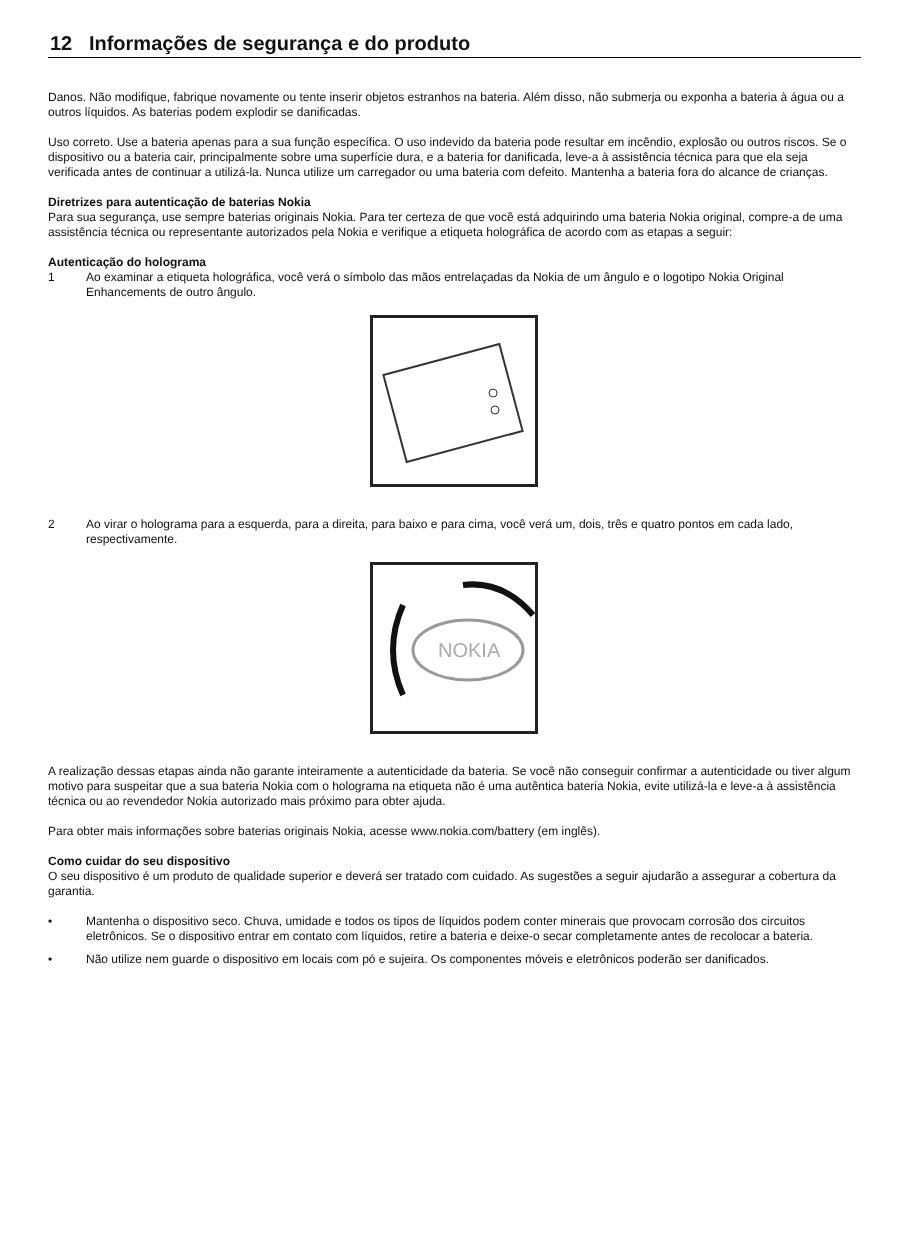12 Informações de segurança e do produto
Danos. Não modifique, fabrique novamente ou tente inserir objetos estranhos na bateria. Além disso, não submerja ou exponha a bateria à água ou a outros líquidos. As baterias podem explodir se danificadas.
Uso correto. Use a bateria apenas para a sua função específica. O uso indevido da bateria pode resultar em incêndio, explosão ou outros riscos. Se o dispositivo ou a bateria cair, principalmente sobre uma superfície dura, e a bateria for danificada, leve-a à assistência técnica para que ela seja verificada antes de continuar a utilizá-la. Nunca utilize um carregador ou uma bateria com defeito. Mantenha a bateria fora do alcance de crianças.
Diretrizes para autenticação de baterias Nokia
Para sua segurança, use sempre baterias originais Nokia. Para ter certeza de que você está adquirindo uma bateria Nokia original, compre-a de uma assistência técnica ou representante autorizados pela Nokia e verifique a etiqueta holográfica de acordo com as etapas a seguir:
Autenticação do holograma
1 Ao examinar a etiqueta holográfica, você verá o símbolo das mãos entrelaçadas da Nokia de um ângulo e o logotipo Nokia Original Enhancements de outro ângulo.
2 Ao virar o holograma para a esquerda, para a direita, para baixo e para cima, você verá um, dois, três e quatro pontos em cada lado, respectivamente.
NOKIA
A realização dessas etapas ainda não garante inteiramente a autenticidade da bateria. Se você não conseguir confirmar a autenticidade ou tiver algum motivo para suspeitar que a sua bateria Nokia com o holograma na etiqueta não é uma autêntica bateria Nokia, evite utilizá-la e leve-a à assistência técnica ou ao revendedor Nokia autorizado mais próximo para obter ajuda.
Para obter mais informações sobre baterias originais Nokia, acesse www.nokia.com/battery (em inglês).
Como cuidar do seu dispositivo
O seu dispositivo é um produto de qualidade superior e deverá ser tratado com cuidado. As sugestões a seguir ajudarão a assegurar a cobertura da garantia.
• Mantenha o dispositivo seco. Chuva, umidade e todos os tipos de líquidos podem conter minerais que provocam corrosão dos circuitos eletrônicos. Se o dispositivo entrar em contato com líquidos, retire a bateria e deixe-o secar completamente antes de recolocar a bateria.
• Não utilize nem guarde o dispositivo em locais com pó e sujeira. Os componentes móveis e eletrônicos poderão ser danificados.